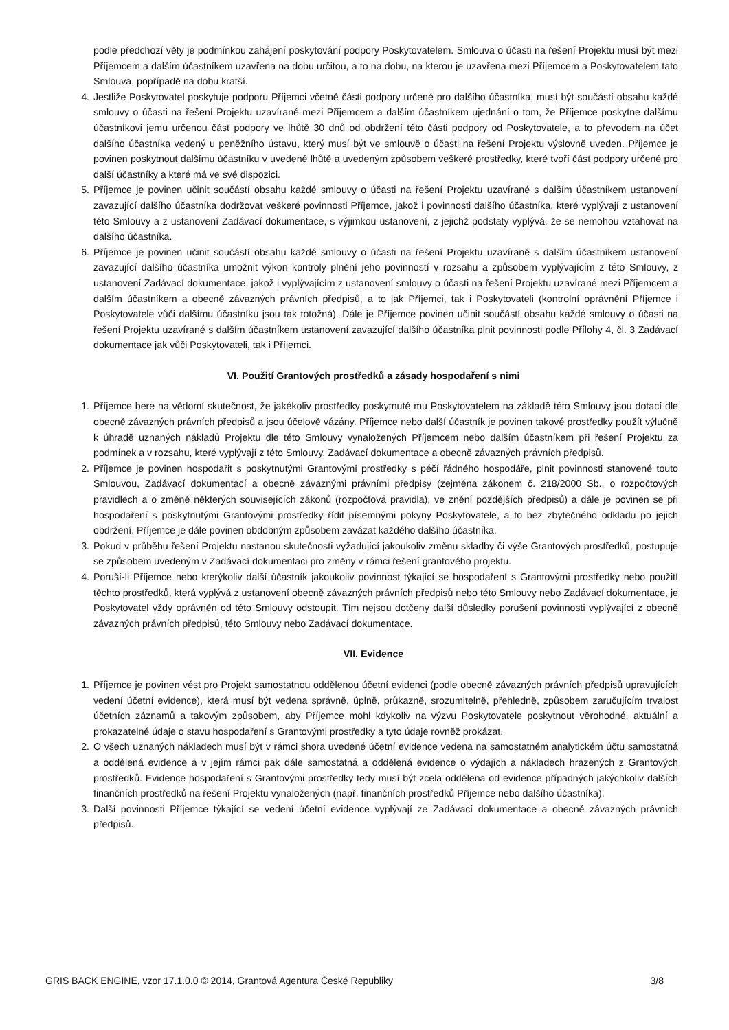podle předchozí věty je podmínkou zahájení poskytování podpory Poskytovatelem. Smlouva o účasti na řešení Projektu musí být mezi Příjemcem a dalším účastníkem uzavřena na dobu určitou, a to na dobu, na kterou je uzavřena mezi Příjemcem a Poskytovatelem tato Smlouva, popřípadě na dobu kratší.
4. Jestliže Poskytovatel poskytuje podporu Příjemci včetně části podpory určené pro dalšího účastníka, musí být součástí obsahu každé smlouvy o účasti na řešení Projektu uzavírané mezi Příjemcem a dalším účastníkem ujednání o tom, že Příjemce poskytne dalšímu účastníkovi jemu určenou část podpory ve lhůtě 30 dnů od obdržení této části podpory od Poskytovatele, a to převodem na účet dalšího účastníka vedený u peněžního ústavu, který musí být ve smlouvě o účasti na řešení Projektu výslovně uveden. Příjemce je povinen poskytnout dalšímu účastníku v uvedené lhůtě a uvedeným způsobem veškeré prostředky, které tvoří část podpory určené pro další účastníky a které má ve své dispozici.
5. Příjemce je povinen učinit součástí obsahu každé smlouvy o účasti na řešení Projektu uzavírané s dalším účastníkem ustanovení zavazující dalšího účastníka dodržovat veškeré povinnosti Příjemce, jakož i povinnosti dalšího účastníka, které vyplývají z ustanovení této Smlouvy a z ustanovení Zadávací dokumentace, s výjimkou ustanovení, z jejichž podstaty vyplývá, že se nemohou vztahovat na dalšího účastníka.
6. Příjemce je povinen učinit součástí obsahu každé smlouvy o účasti na řešení Projektu uzavírané s dalším účastníkem ustanovení zavazující dalšího účastníka umožnit výkon kontroly plnění jeho povinností v rozsahu a způsobem vyplývajícím z této Smlouvy, z ustanovení Zadávací dokumentace, jakož i vyplývajícím z ustanovení smlouvy o účasti na řešení Projektu uzavírané mezi Příjemcem a dalším účastníkem a obecně závazných právních předpisů, a to jak Příjemci, tak i Poskytovateli (kontrolní oprávnění Příjemce i Poskytovatele vůči dalšímu účastníku jsou tak totožná). Dále je Příjemce povinen učinit součástí obsahu každé smlouvy o účasti na řešení Projektu uzavírané s dalším účastníkem ustanovení zavazující dalšího účastníka plnit povinnosti podle Přílohy 4, čl. 3 Zadávací dokumentace jak vůči Poskytovateli, tak i Příjemci.
VI. Použití Grantových prostředků a zásady hospodaření s nimi
1. Příjemce bere na vědomí skutečnost, že jakékoliv prostředky poskytnuté mu Poskytovatelem na základě této Smlouvy jsou dotací dle obecně závazných právních předpisů a jsou účelově vázány. Příjemce nebo další účastník je povinen takové prostředky použít výlučně k úhradě uznaných nákladů Projektu dle této Smlouvy vynaložených Příjemcem nebo dalším účastníkem při řešení Projektu za podmínek a v rozsahu, které vyplývají z této Smlouvy, Zadávací dokumentace a obecně závazných právních předpisů.
2. Příjemce je povinen hospodařit s poskytnutými Grantovými prostředky s péčí řádného hospodáře, plnit povinnosti stanovené touto Smlouvou, Zadávací dokumentací a obecně závaznými právními předpisy (zejména zákonem č. 218/2000 Sb., o rozpočtových pravidlech a o změně některých souvisejících zákonů (rozpočtová pravidla), ve znění pozdějších předpisů) a dále je povinen se při hospodaření s poskytnutými Grantovými prostředky řídit písemnými pokyny Poskytovatele, a to bez zbytečného odkladu po jejich obdržení. Příjemce je dále povinen obdobným způsobem zavázat každého dalšího účastníka.
3. Pokud v průběhu řešení Projektu nastanou skutečnosti vyžadující jakoukoliv změnu skladby či výše Grantových prostředků, postupuje se způsobem uvedeným v Zadávací dokumentaci pro změny v rámci řešení grantového projektu.
4. Poruší-li Příjemce nebo kterýkoliv další účastník jakoukoliv povinnost týkající se hospodaření s Grantovými prostředky nebo použití těchto prostředků, která vyplývá z ustanovení obecně závazných právních předpisů nebo této Smlouvy nebo Zadávací dokumentace, je Poskytovatel vždy oprávněn od této Smlouvy odstoupit. Tím nejsou dotčeny další důsledky porušení povinnosti vyplývající z obecně závazných právních předpisů, této Smlouvy nebo Zadávací dokumentace.
VII. Evidence
1. Příjemce je povinen vést pro Projekt samostatnou oddělenou účetní evidenci (podle obecně závazných právních předpisů upravujících vedení účetní evidence), která musí být vedena správně, úplně, průkazně, srozumitelně, přehledně, způsobem zaručujícím trvalost účetních záznamů a takovým způsobem, aby Příjemce mohl kdykoliv na výzvu Poskytovatele poskytnout věrohodné, aktuální a prokazatelné údaje o stavu hospodaření s Grantovými prostředky a tyto údaje rovněž prokázat.
2. O všech uznaných nákladech musí být v rámci shora uvedené účetní evidence vedena na samostatném analytickém účtu samostatná a oddělená evidence a v jejím rámci pak dále samostatná a oddělená evidence o výdajích a nákladech hrazených z Grantových prostředků. Evidence hospodaření s Grantovými prostředky tedy musí být zcela oddělena od evidence případných jakýchkoliv dalších finančních prostředků na řešení Projektu vynaložených (např. finančních prostředků Příjemce nebo dalšího účastníka).
3. Další povinnosti Příjemce týkající se vedení účetní evidence vyplývají ze Zadávací dokumentace a obecně závazných právních předpisů.
GRIS BACK ENGINE, vzor 17.1.0.0 © 2014, Grantová Agentura České Republiky 3/8